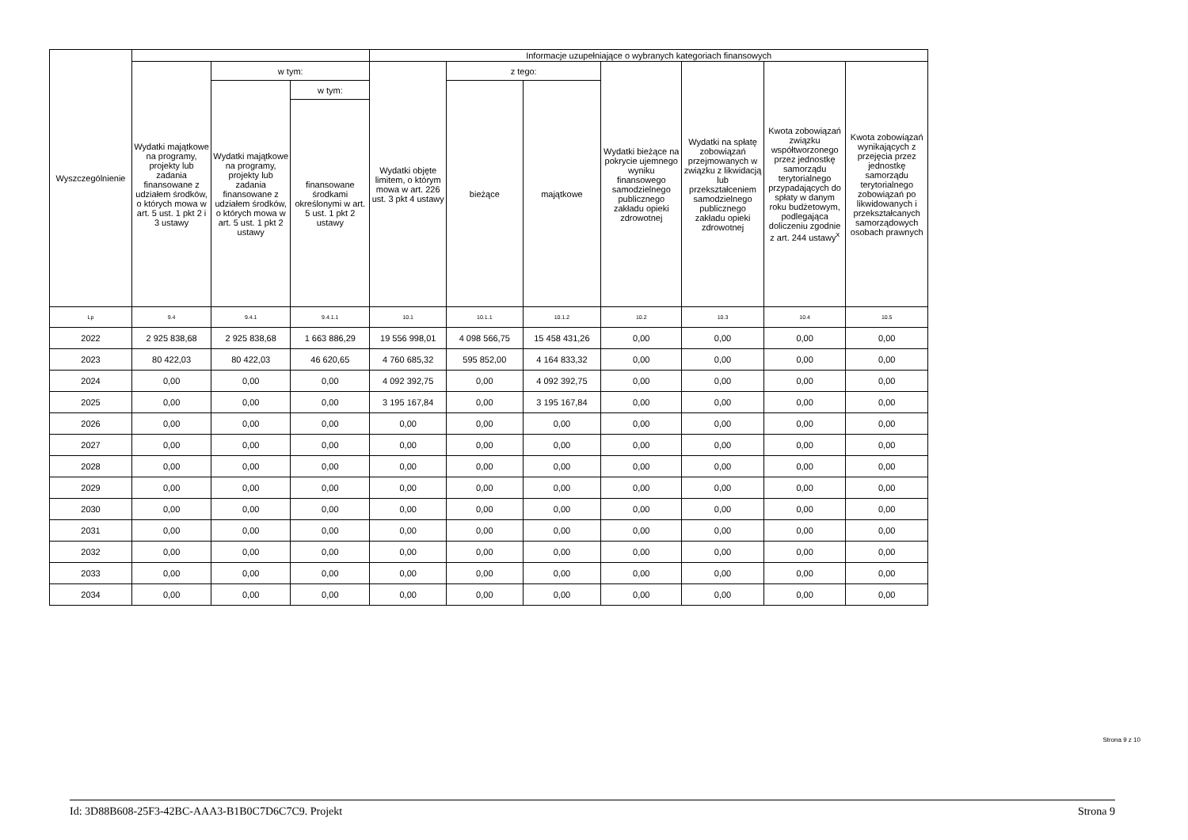| Wyszczególnienie | | | | Informacje uzupełniające o wybranych kategoriach finansowych | | | | | | |
| --- | --- | --- | --- | --- | --- | --- | --- | --- | --- | --- |
| | Wydatki majątkowe na programy, projekty lub zadania finansowane z udziałem środków, o których mowa w art. 5 ust. 1 pkt 2 i 3 ustawy | w tym: | | Wydatki objęte limitem, o którym mowa w art. 226 ust. 3 pkt 4 ustawy | z tego: | | Wydatki bieżące na pokrycie ujemnego wyniku finansowego samodzielnego publicznego zakładu opieki zdrowotnej | Wydatki na spłatę zobowiązań przejmowanych w związku z likwidacją lub przekształceniem samodzielnego publicznego zakładu opieki zdrowotnej | Kwota zobowiązań związku współtworzonego przez jednostkę samorządu terytorialnego przypadających do spłaty w danym roku budżetowym, podlegająca doliczeniu zgodnie z art. 244 ustawy<sup>x</sup> | Kwota zobowiązań wynikających z przejęcia przez jednostkę samorządu terytorialnego zobowiązań po likwidowanych i przekształcanych samorządowych osobach prawnych |
| | | Wydatki majątkowe na programy, projekty lub zadania finansowane z udziałem środków, o których mowa w art. 5 ust. 1 pkt 2 ustawy | w tym: | | bieżące | majątkowe | | | | |
| | | | finansowane środkami określonymi w art. 5 ust. 1 pkt 2 ustawy | | | | | | | |
| Lp | 9.4 | 9.4.1 | 9.4.1.1 | 10.1 | 10.1.1 | 10.1.2 | 10.2 | 10.3 | 10.4 | 10.5 |
| 2022 | 2 925 838,68 | 2 925 838,68 | 1 663 886,29 | 19 556 998,01 | 4 098 566,75 | 15 458 431,26 | 0,00 | 0,00 | 0,00 | 0,00 |
| 2023 | 80 422,03 | 80 422,03 | 46 620,65 | 4 760 685,32 | 595 852,00 | 4 164 833,32 | 0,00 | 0,00 | 0,00 | 0,00 |
| 2024 | 0,00 | 0,00 | 0,00 | 4 092 392,75 | 0,00 | 4 092 392,75 | 0,00 | 0,00 | 0,00 | 0,00 |
| 2025 | 0,00 | 0,00 | 0,00 | 3 195 167,84 | 0,00 | 3 195 167,84 | 0,00 | 0,00 | 0,00 | 0,00 |
| 2026 | 0,00 | 0,00 | 0,00 | 0,00 | 0,00 | 0,00 | 0,00 | 0,00 | 0,00 | 0,00 |
| 2027 | 0,00 | 0,00 | 0,00 | 0,00 | 0,00 | 0,00 | 0,00 | 0,00 | 0,00 | 0,00 |
| 2028 | 0,00 | 0,00 | 0,00 | 0,00 | 0,00 | 0,00 | 0,00 | 0,00 | 0,00 | 0,00 |
| 2029 | 0,00 | 0,00 | 0,00 | 0,00 | 0,00 | 0,00 | 0,00 | 0,00 | 0,00 | 0,00 |
| 2030 | 0,00 | 0,00 | 0,00 | 0,00 | 0,00 | 0,00 | 0,00 | 0,00 | 0,00 | 0,00 |
| 2031 | 0,00 | 0,00 | 0,00 | 0,00 | 0,00 | 0,00 | 0,00 | 0,00 | 0,00 | 0,00 |
| 2032 | 0,00 | 0,00 | 0,00 | 0,00 | 0,00 | 0,00 | 0,00 | 0,00 | 0,00 | 0,00 |
| 2033 | 0,00 | 0,00 | 0,00 | 0,00 | 0,00 | 0,00 | 0,00 | 0,00 | 0,00 | 0,00 |
| 2034 | 0,00 | 0,00 | 0,00 | 0,00 | 0,00 | 0,00 | 0,00 | 0,00 | 0,00 | 0,00 |
Strona 9 z 10
Id: 3D88B608-25F3-42BC-AAA3-B1B0C7D6C7C9. Projekt Strona 9